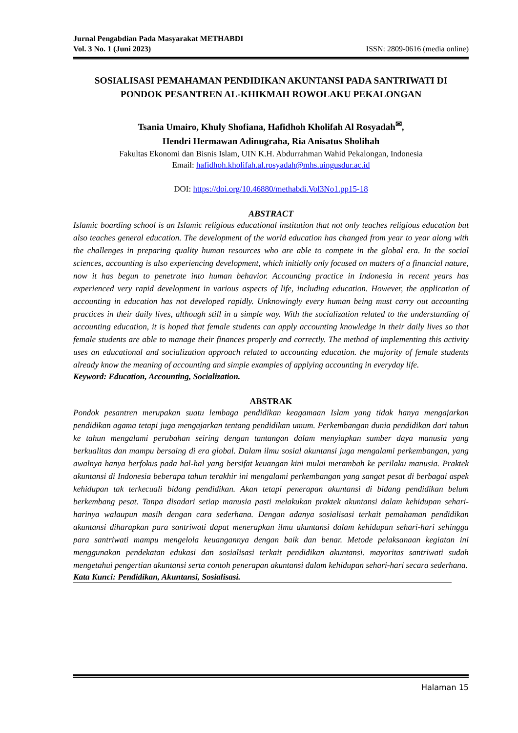Jurnal Pengabdian Pada Masyarakat METHABDI
Vol. 3 No. 1 (Juni 2023) ISSN: 2809-0616 (media online)
SOSIALISASI PEMAHAMAN PENDIDIKAN AKUNTANSI PADA SANTRIWATI DI PONDOK PESANTREN AL-KHIKMAH ROWOLAKU PEKALONGAN
Tsania Umairo, Khuly Shofiana, Hafidhoh Kholifah Al Rosyadah<sup>✉</sup>,
Hendri Hermawan Adinugraha, Ria Anisatus Sholihah
Fakultas Ekonomi dan Bisnis Islam, UIN K.H. Abdurrahman Wahid Pekalongan, Indonesia
Email: hafidhoh.kholifah.al.rosyadah@mhs.uingusdur.ac.id
DOI: https://doi.org/10.46880/methabdi.Vol3No1.pp15-18
ABSTRACT
Islamic boarding school is an Islamic religious educational institution that not only teaches religious education but also teaches general education. The development of the world education has changed from year to year along with the challenges in preparing quality human resources who are able to compete in the global era. In the social sciences, accounting is also experiencing development, which initially only focused on matters of a financial nature, now it has begun to penetrate into human behavior. Accounting practice in Indonesia in recent years has experienced very rapid development in various aspects of life, including education. However, the application of accounting in education has not developed rapidly. Unknowingly every human being must carry out accounting practices in their daily lives, although still in a simple way. With the socialization related to the understanding of accounting education, it is hoped that female students can apply accounting knowledge in their daily lives so that female students are able to manage their finances properly and correctly. The method of implementing this activity uses an educational and socialization approach related to accounting education. the majority of female students already know the meaning of accounting and simple examples of applying accounting in everyday life.
Keyword: Education, Accounting, Socialization.
ABSTRAK
Pondok pesantren merupakan suatu lembaga pendidikan keagamaan Islam yang tidak hanya mengajarkan pendidikan agama tetapi juga mengajarkan tentang pendidikan umum. Perkembangan dunia pendidikan dari tahun ke tahun mengalami perubahan seiring dengan tantangan dalam menyiapkan sumber daya manusia yang berkualitas dan mampu bersaing di era global. Dalam ilmu sosial akuntansi juga mengalami perkembangan, yang awalnya hanya berfokus pada hal-hal yang bersifat keuangan kini mulai merambah ke perilaku manusia. Praktek akuntansi di Indonesia beberapa tahun terakhir ini mengalami perkembangan yang sangat pesat di berbagai aspek kehidupan tak terkecuali bidang pendidikan. Akan tetapi penerapan akuntansi di bidang pendidikan belum berkembang pesat. Tanpa disadari setiap manusia pasti melakukan praktek akuntansi dalam kehidupan sehari-harinya walaupun masih dengan cara sederhana. Dengan adanya sosialisasi terkait pemahaman pendidikan akuntansi diharapkan para santriwati dapat menerapkan ilmu akuntansi dalam kehidupan sehari-hari sehingga para santriwati mampu mengelola keuangannya dengan baik dan benar. Metode pelaksanaan kegiatan ini menggunakan pendekatan edukasi dan sosialisasi terkait pendidikan akuntansi. mayoritas santriwati sudah mengetahui pengertian akuntansi serta contoh penerapan akuntansi dalam kehidupan sehari-hari secara sederhana.
Kata Kunci: Pendidikan, Akuntansi, Sosialisasi.
Halaman 15